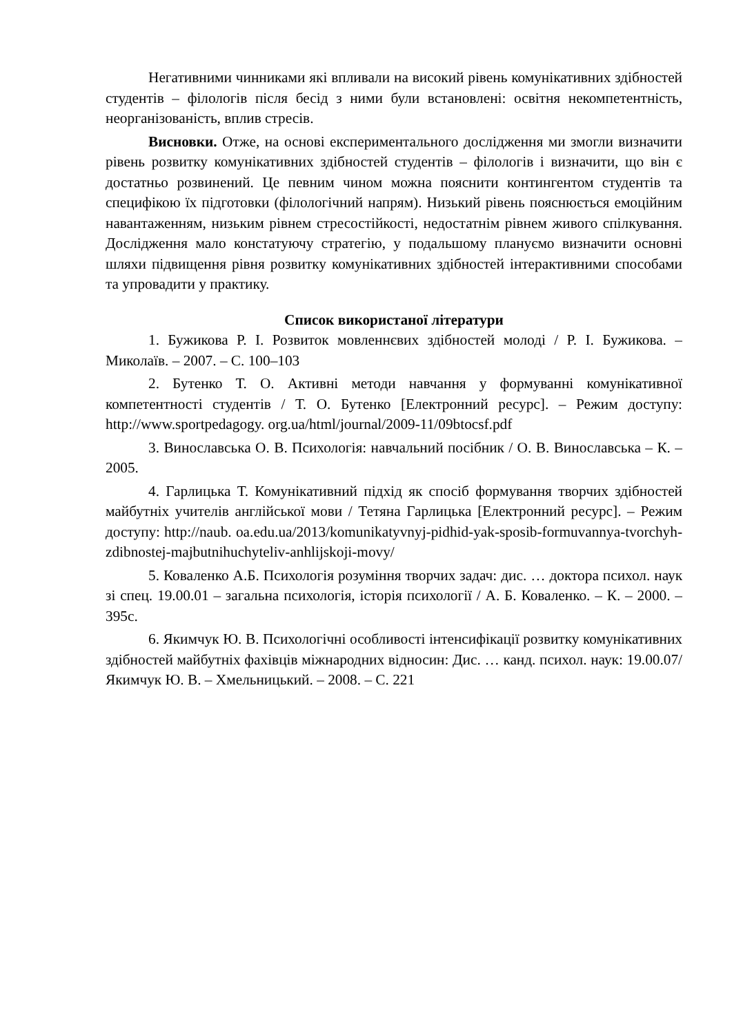Негативними чинниками які впливали на високий рівень комунікативних здібностей студентів – філологів після бесід з ними були встановлені: освітня некомпетентність, неорганізованість, вплив стресів.
Висновки. Отже, на основі експериментального дослідження ми змогли визначити рівень розвитку комунікативних здібностей студентів – філологів і визначити, що він є достатньо розвинений. Це певним чином можна пояснити контингентом студентів та специфікою їх підготовки (філологічний напрям). Низький рівень пояснюється емоційним навантаженням, низьким рівнем стресостійкості, недостатнім рівнем живого спілкування. Дослідження мало констатуючу стратегію, у подальшому плануємо визначити основні шляхи підвищення рівня розвитку комунікативних здібностей інтерактивними способами та упровадити у практику.
Список використаної літератури
1. Бужикова Р. І. Розвиток мовленнєвих здібностей молоді / Р. І. Бужикова. – Миколаїв. – 2007. – С. 100–103
2. Бутенко Т. О. Активні методи навчання у формуванні комунікативної компетентності студентів / Т. О. Бутенко [Електронний ресурс]. – Режим доступу: http://www.sportpedagogy. org.ua/html/journal/2009-11/09btocsf.pdf
3. Винославська О. В. Психологія: навчальний посібник / О. В. Винославська – К. – 2005.
4. Гарлицька Т. Комунікативний підхід як спосіб формування творчих здібностей майбутніх учителів англійської мови / Тетяна Гарлицька [Електронний ресурс]. – Режим доступу: http://naub. oa.edu.ua/2013/komunikatyvnyj-pidhid-yak-sposib-formuvannya-tvorchyh-zdibnostej-majbutnihuchyteliv-anhlijskoji-movy/
5. Коваленко А.Б. Психологія розуміння творчих задач: дис. … доктора психол. наук зі спец. 19.00.01 – загальна психологія, історія психології / А. Б. Коваленко. – К. – 2000. – 395с.
6. Якимчук Ю. В. Психологічні особливості інтенсифікації розвитку комунікативних здібностей майбутніх фахівців міжнародних відносин: Дис. … канд. психол. наук: 19.00.07/ Якимчук Ю. В. – Хмельницький. – 2008. – С. 221